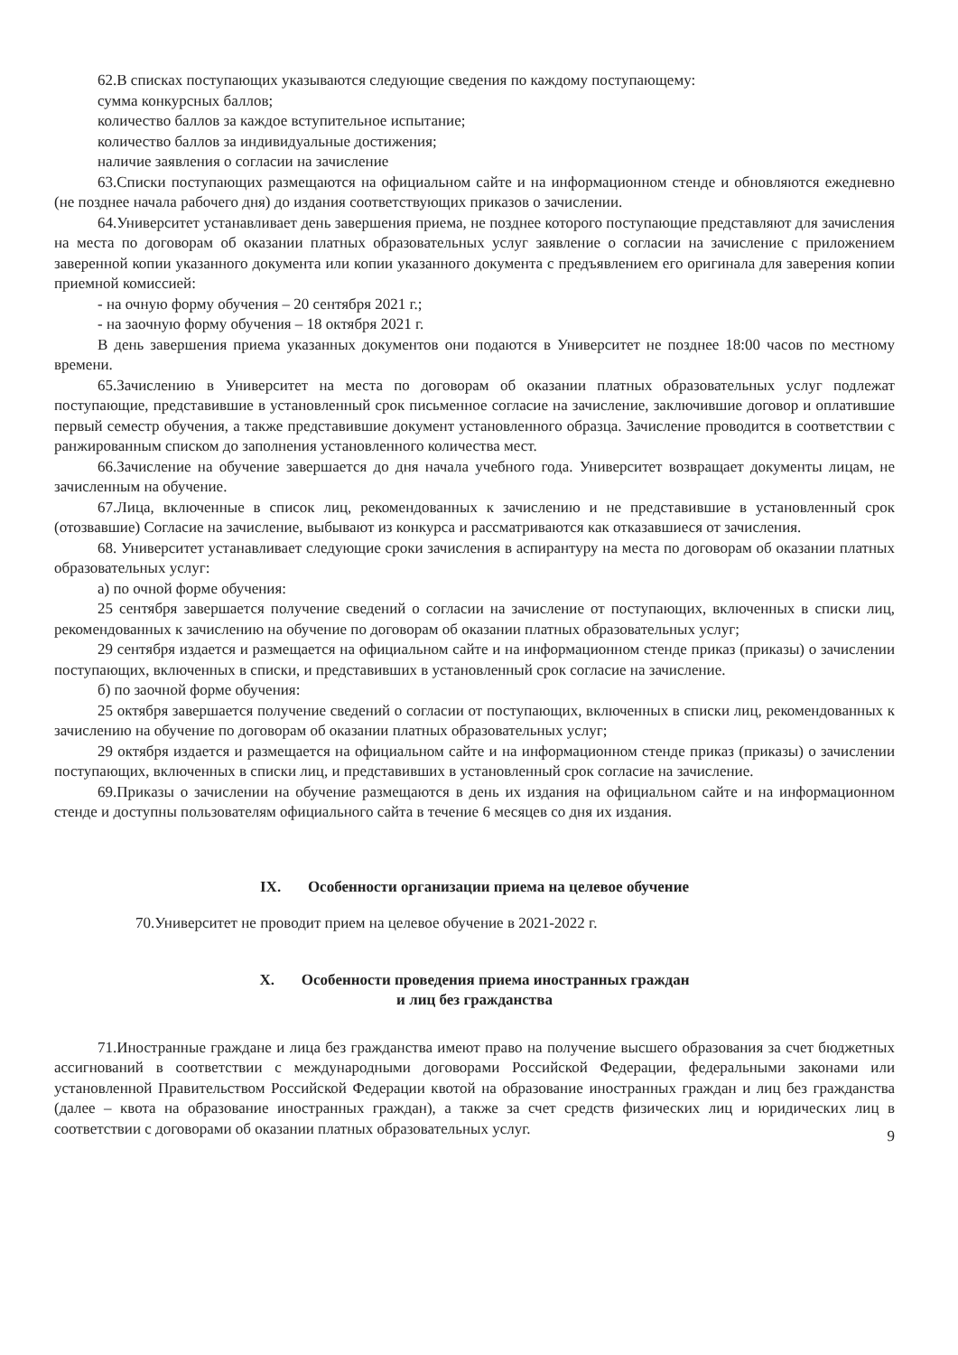62.В списках поступающих указываются следующие сведения по каждому поступающему:
сумма конкурсных баллов;
количество баллов за каждое вступительное испытание;
количество баллов за индивидуальные достижения;
наличие заявления о согласии на зачисление
63.Списки поступающих размещаются на официальном сайте и на информационном стенде и обновляются ежедневно (не позднее начала рабочего дня) до издания соответствующих приказов о зачислении.
64.Университет устанавливает день завершения приема, не позднее которого поступающие представляют для зачисления на места по договорам об оказании платных образовательных услуг заявление о согласии на зачисление с приложением заверенной копии указанного документа или копии указанного документа с предъявлением его оригинала для заверения копии приемной комиссией:
- на очную форму обучения – 20 сентября 2021 г.;
- на заочную форму обучения – 18 октября 2021 г.
В день завершения приема указанных документов они подаются в Университет не позднее 18:00 часов по местному времени.
65.Зачислению в Университет на места по договорам об оказании платных образовательных услуг подлежат поступающие, представившие в установленный срок письменное согласие на зачисление, заключившие договор и оплатившие первый семестр обучения, а также представившие документ установленного образца. Зачисление проводится в соответствии с ранжированным списком до заполнения установленного количества мест.
66.Зачисление на обучение завершается до дня начала учебного года. Университет возвращает документы лицам, не зачисленным на обучение.
67.Лица, включенные в список лиц, рекомендованных к зачислению и не представившие в установленный срок (отозвавшие) Согласие на зачисление, выбывают из конкурса и рассматриваются как отказавшиеся от зачисления.
68. Университет устанавливает следующие сроки зачисления в аспирантуру на места по договорам об оказании платных образовательных услуг:
а) по очной форме обучения:
25 сентября завершается получение сведений о согласии на зачисление от поступающих, включенных в списки лиц, рекомендованных к зачислению на обучение по договорам об оказании платных образовательных услуг;
29 сентября издается и размещается на официальном сайте и на информационном стенде приказ (приказы) о зачислении поступающих, включенных в списки, и представивших в установленный срок согласие на зачисление.
б) по заочной форме обучения:
25 октября завершается получение сведений о согласии от поступающих, включенных в списки лиц, рекомендованных к зачислению на обучение по договорам об оказании платных образовательных услуг;
29 октября издается и размещается на официальном сайте и на информационном стенде приказ (приказы) о зачислении поступающих, включенных в списки лиц, и представивших в установленный срок согласие на зачисление.
69.Приказы о зачислении на обучение размещаются в день их издания на официальном сайте и на информационном стенде и доступны пользователям официального сайта в течение 6 месяцев со дня их издания.
IX. Особенности организации приема на целевое обучение
70.Университет не проводит прием на целевое обучение в 2021-2022 г.
X. Особенности проведения приема иностранных граждан
и лиц без гражданства
71.Иностранные граждане и лица без гражданства имеют право на получение высшего образования за счет бюджетных ассигнований в соответствии с международными договорами Российской Федерации, федеральными законами или установленной Правительством Российской Федерации квотой на образование иностранных граждан и лиц без гражданства (далее – квота на образование иностранных граждан), а также за счет средств физических лиц и юридических лиц в соответствии с договорами об оказании платных образовательных услуг.
9